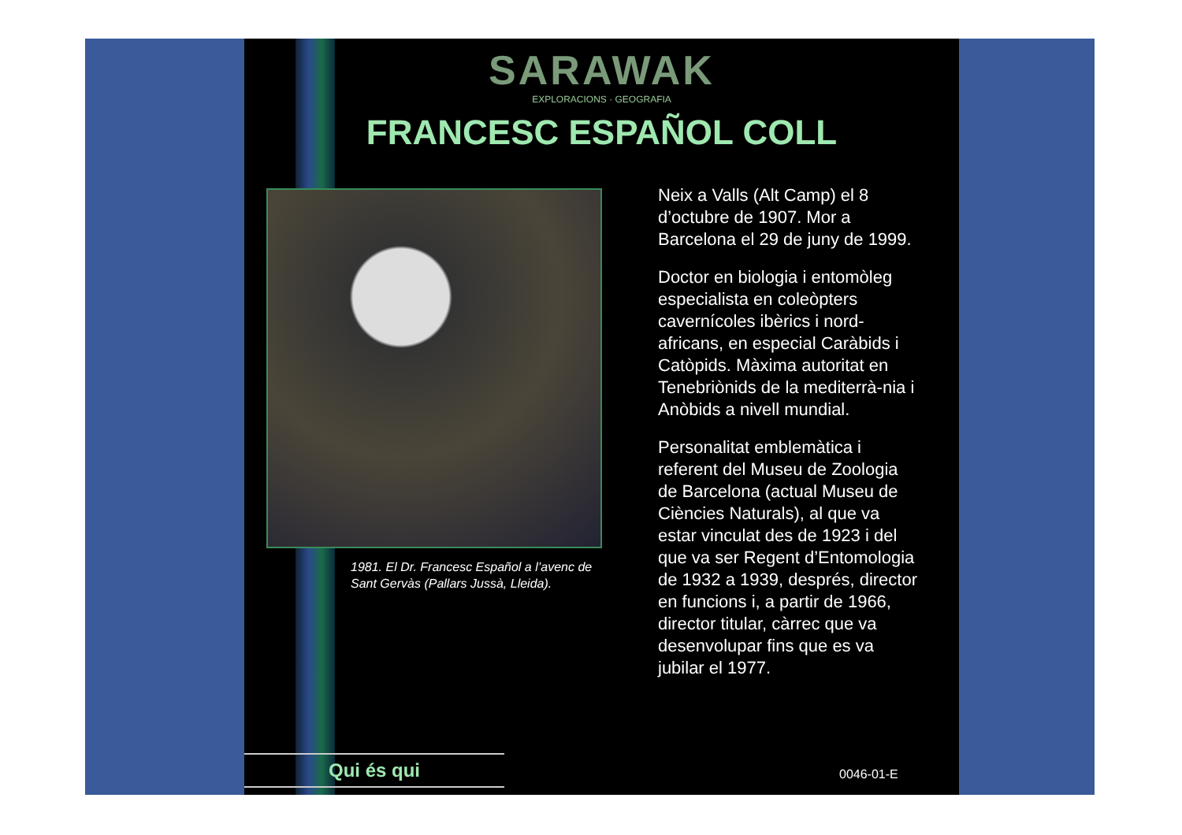SARAWAK
EXPLORACIONS · GEOGRAFIA
FRANCESC ESPAÑOL COLL
1981. El Dr. Francesc Español a l’avenc de Sant Gervàs (Pallars Jussà, Lleida).
Neix a Valls (Alt Camp) el 8 d’octubre de 1907. Mor a Barcelona el 29 de juny de 1999.
Doctor en biologia i entomòleg especialista en coleòpters cavernícoles ibèrics i nord-africans, en especial Caràbids i Catòpids. Màxima autoritat en Tenebriònids de la mediterrà-nia i Anòbids a nivell mundial.
Personalitat emblemàtica i referent del Museu de Zoologia de Barcelona (actual Museu de Ciències Naturals), al que va estar vinculat des de 1923 i del que va ser Regent d’Entomologia de 1932 a 1939, després, director en funcions i, a partir de 1966, director titular, càrrec que va desenvolupar fins que es va jubilar el 1977.
Qui és qui 0046-01-E